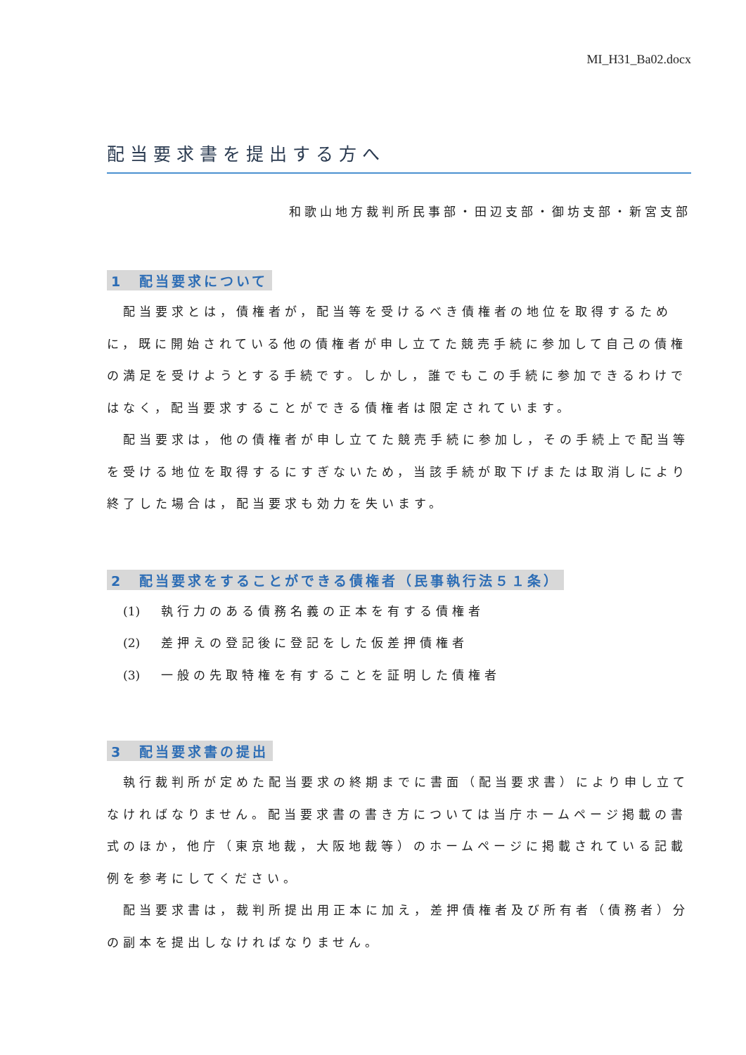MI_H31_Ba02.docx
配当要求書を提出する方へ
和歌山地方裁判所民事部・田辺支部・御坊支部・新宮支部
1　配当要求について
配当要求とは，債権者が，配当等を受けるべき債権者の地位を取得するために，既に開始されている他の債権者が申し立てた競売手続に参加して自己の債権の満足を受けようとする手続です。しかし，誰でもこの手続に参加できるわけではなく，配当要求することができる債権者は限定されています。
配当要求は，他の債権者が申し立てた競売手続に参加し，その手続上で配当等を受ける地位を取得するにすぎないため，当該手続が取下げまたは取消しにより終了した場合は，配当要求も効力を失います。
2　配当要求をすることができる債権者（民事執行法５１条）
(1) 執行力のある債務名義の正本を有する債権者
(2) 差押えの登記後に登記をした仮差押債権者
(3) 一般の先取特権を有することを証明した債権者
3　配当要求書の提出
執行裁判所が定めた配当要求の終期までに書面（配当要求書）により申し立てなければなりません。配当要求書の書き方については当庁ホームページ掲載の書式のほか，他庁（東京地裁，大阪地裁等）のホームページに掲載されている記載例を参考にしてください。
配当要求書は，裁判所提出用正本に加え，差押債権者及び所有者（債務者）分の副本を提出しなければなりません。